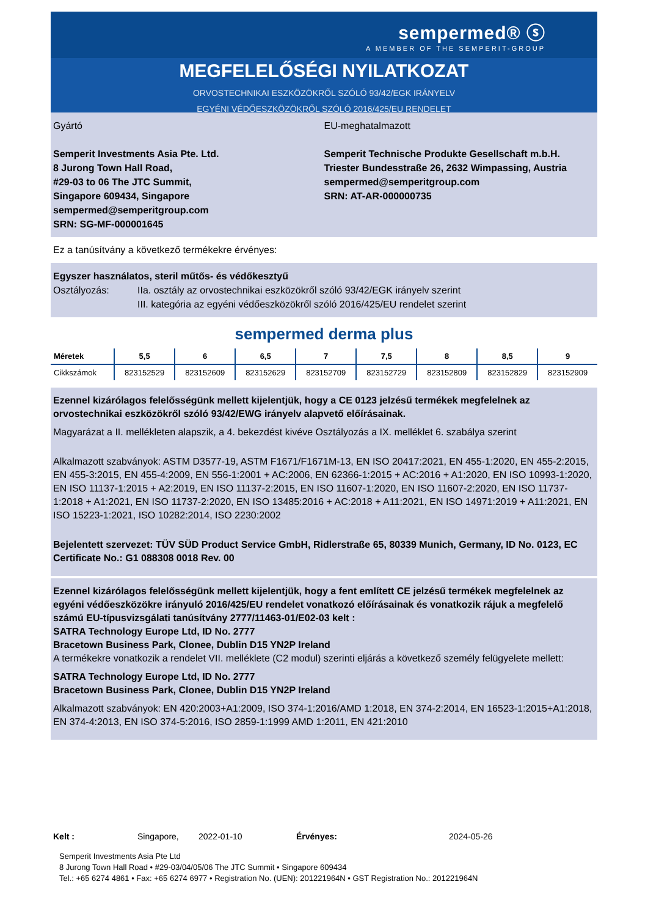sempermed® ⓢ
A MEMBER OF THE SEMPERIT-GROUP
MEGFELELŐSÉGI NYILATKOZAT
ORVOSTECHNIKAI ESZKÖZÖKRŐL SZÓLÓ 93/42/EGK IRÁNYELV
EGYÉNI VÉDŐESZKÖZÖKRŐL SZÓLÓ 2016/425/EU RENDELET
Gyártó
Semperit Investments Asia Pte. Ltd.
8 Jurong Town Hall Road,
#29-03 to 06 The JTC Summit,
Singapore 609434, Singapore
sempermed@semperitgroup.com
SRN: SG-MF-000001645
EU-meghatalmazott
Semperit Technische Produkte Gesellschaft m.b.H.
Triester Bundesstraße 26, 2632 Wimpassing, Austria
sempermed@semperitgroup.com
SRN: AT-AR-000000735
Ez a tanúsítvány a következő termékekre érvényes:
Egyszer használatos, steril műtős- és védőkesztyű
Osztályozás: IIa. osztály az orvostechnikai eszközökről szóló 93/42/EGK irányelv szerint
III. kategória az egyéni védőeszközökről szóló 2016/425/EU rendelet szerint
sempermed derma plus
| Méretek | 5,5 | 6 | 6,5 | 7 | 7,5 | 8 | 8,5 | 9 |
| --- | --- | --- | --- | --- | --- | --- | --- | --- |
| Cikkszámok | 823152529 | 823152609 | 823152629 | 823152709 | 823152729 | 823152809 | 823152829 | 823152909 |
Ezennel kizárólagos felelősségünk mellett kijelentjük, hogy a CE 0123 jelzésű termékek megfelelnek az orvostechnikai eszközökről szóló 93/42/EWG irányelv alapvető előírásainak.
Magyarázat a II. mellékleten alapszik, a 4. bekezdést kivéve Osztályozás a IX. melléklet 6. szabálya szerint
Alkalmazott szabványok: ASTM D3577-19, ASTM F1671/F1671M-13, EN ISO 20417:2021, EN 455-1:2020, EN 455-2:2015, EN 455-3:2015, EN 455-4:2009, EN 556-1:2001 + AC:2006, EN 62366-1:2015 + AC:2016 + A1:2020, EN ISO 10993-1:2020, EN ISO 11137-1:2015 + A2:2019, EN ISO 11137-2:2015, EN ISO 11607-1:2020, EN ISO 11607-2:2020, EN ISO 11737-1:2018 + A1:2021, EN ISO 11737-2:2020, EN ISO 13485:2016 + AC:2018 + A11:2021, EN ISO 14971:2019 + A11:2021, EN ISO 15223-1:2021, ISO 10282:2014, ISO 2230:2002
Bejelentett szervezet: TÜV SÜD Product Service GmbH, Ridlerstraße 65, 80339 Munich, Germany, ID No. 0123, EC Certificate No.: G1 088308 0018 Rev. 00
Ezennel kizárólagos felelősségünk mellett kijelentjük, hogy a fent említett CE jelzésű termékek megfelelnek az egyéni védőeszközökre irányuló 2016/425/EU rendelet vonatkozó előírásainak és vonatkozik rájuk a megfelelő számú EU-típusvizsgálati tanúsítvány 2777/11463-01/E02-03 kelt :
SATRA Technology Europe Ltd, ID No. 2777
Bracetown Business Park, Clonee, Dublin D15 YN2P Ireland
A termékekre vonatkozik a rendelet VII. melléklete (C2 modul) szerinti eljárás a következő személy felügyelete mellett:
SATRA Technology Europe Ltd, ID No. 2777
Bracetown Business Park, Clonee, Dublin D15 YN2P Ireland
Alkalmazott szabványok: EN 420:2003+A1:2009, ISO 374-1:2016/AMD 1:2018, EN 374-2:2014, EN 16523-1:2015+A1:2018, EN 374-4:2013, EN ISO 374-5:2016, ISO 2859-1:1999 AMD 1:2011, EN 421:2010
Kelt : Singapore, 2022-01-10 Érvényes: 2024-05-26
Semperit Investments Asia Pte Ltd
8 Jurong Town Hall Road • #29-03/04/05/06 The JTC Summit • Singapore 609434
Tel.: +65 6274 4861 • Fax: +65 6274 6977 • Registration No. (UEN): 201221964N • GST Registration No.: 201221964N